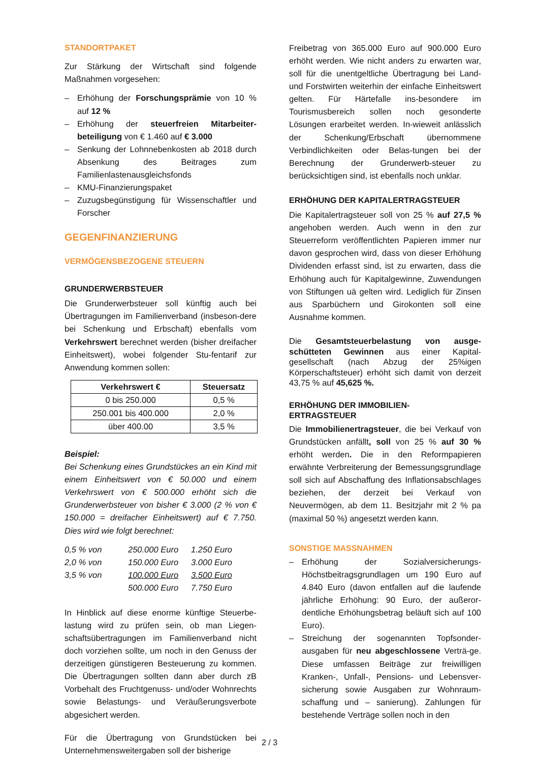STANDORTPAKET
Zur Stärkung der Wirtschaft sind folgende Maßnahmen vorgesehen:
– Erhöhung der Forschungsprämie von 10 % auf 12 %
– Erhöhung der steuerfreien Mitarbeiter-beteiligung von € 1.460 auf € 3.000
– Senkung der Lohnnebenkosten ab 2018 durch Absenkung des Beitrages zum Familienlastenausgleichsfonds
– KMU-Finanzierungspaket
– Zuzugsbegünstigung für Wissenschaftler und Forscher
GEGENFINANZIERUNG
VERMÖGENSBEZOGENE STEUERN
GRUNDERWERBSTEUER
Die Grunderwerbsteuer soll künftig auch bei Übertragungen im Familienverband (insbeson-dere bei Schenkung und Erbschaft) ebenfalls vom Verkehrswert berechnet werden (bisher dreifacher Einheitswert), wobei folgender Stu-fentarif zur Anwendung kommen sollen:
| Verkehrswert € | Steuersatz |
| --- | --- |
| 0 bis 250.000 | 0,5 % |
| 250.001 bis 400.000 | 2,0 % |
| über 400.00 | 3,5 % |
Beispiel:
Bei Schenkung eines Grundstückes an ein Kind mit einem Einheitswert von € 50.000 und einem Verkehrswert von € 500.000 erhöht sich die Grunderwerbsteuer von bisher € 3.000 (2 % von € 150.000 = dreifacher Einheitswert) auf € 7.750. Dies wird wie folgt berechnet:
| 0,5 % von | 250.000 Euro | 1.250 Euro |
| 2,0 % von | 150.000 Euro | 3.000 Euro |
| 3,5 % von | 100.000 Euro | 3.500 Euro |
| | 500.000 Euro | 7.750 Euro |
In Hinblick auf diese enorme künftige Steuerbe-lastung wird zu prüfen sein, ob man Liegen-schaftsübertragungen im Familienverband nicht doch vorziehen sollte, um noch in den Genuss der derzeitigen günstigeren Besteuerung zu kommen. Die Übertragungen sollten dann aber durch zB Vorbehalt des Fruchtgenuss- und/oder Wohnrechts sowie Belastungs- und Veräußerungsverbote abgesichert werden.
Für die Übertragung von Grundstücken bei Unternehmensweitergaben soll der bisherige
Freibetrag von 365.000 Euro auf 900.000 Euro erhöht werden. Wie nicht anders zu erwarten war, soll für die unentgeltliche Übertragung bei Land- und Forstwirten weiterhin der einfache Einheitswert gelten. Für Härtefalle ins-besondere im Tourismusbereich sollen noch gesonderte Lösungen erarbeitet werden. In-wieweit anlässlich der Schenkung/Erbschaft übernommene Verbindlichkeiten oder Belas-tungen bei der Berechnung der Grunderwerb-steuer zu berücksichtigen sind, ist ebenfalls noch unklar.
ERHÖHUNG DER KAPITALERTRAGSTEUER
Die Kapitalertragsteuer soll von 25 % auf 27,5 % angehoben werden. Auch wenn in den zur Steuerreform veröffentlichten Papieren immer nur davon gesprochen wird, dass von dieser Erhöhung Dividenden erfasst sind, ist zu erwarten, dass die Erhöhung auch für Kapitalgewinne, Zuwendungen von Stiftungen uä gelten wird. Lediglich für Zinsen aus Sparbüchern und Girokonten soll eine Ausnahme kommen.
Die Gesamtsteuerbelastung von ausge-schütteten Gewinnen aus einer Kapital-gesellschaft (nach Abzug der 25%igen Körperschaftsteuer) erhöht sich damit von derzeit 43,75 % auf 45,625 %.
ERHÖHUNG DER IMMOBILIEN-
ERTRAGSTEUER
Die Immobilienertragsteuer, die bei Verkauf von Grundstücken anfällt, soll von 25 % auf 30 % erhöht werden. Die in den Reformpapieren erwähnte Verbreiterung der Bemessungsgrundlage soll sich auf Abschaffung des Inflationsabschlages beziehen, der derzeit bei Verkauf von Neuvermögen, ab dem 11. Besitzjahr mit 2 % pa (maximal 50 %) angesetzt werden kann.
SONSTIGE MASSNAHMEN
– Erhöhung der Sozialversicherungs-Höchstbeitragsgrundlagen um 190 Euro auf 4.840 Euro (davon entfallen auf die laufende jährliche Erhöhung: 90 Euro, der außeror-dentliche Erhöhungsbetrag beläuft sich auf 100 Euro).
– Streichung der sogenannten Topfsonder-ausgaben für neu abgeschlossene Verträ-ge. Diese umfassen Beiträge zur freiwilligen Kranken-, Unfall-, Pensions- und Lebensver-sicherung sowie Ausgaben zur Wohnraum-schaffung und – sanierung). Zahlungen für bestehende Verträge sollen noch in den
2 / 3